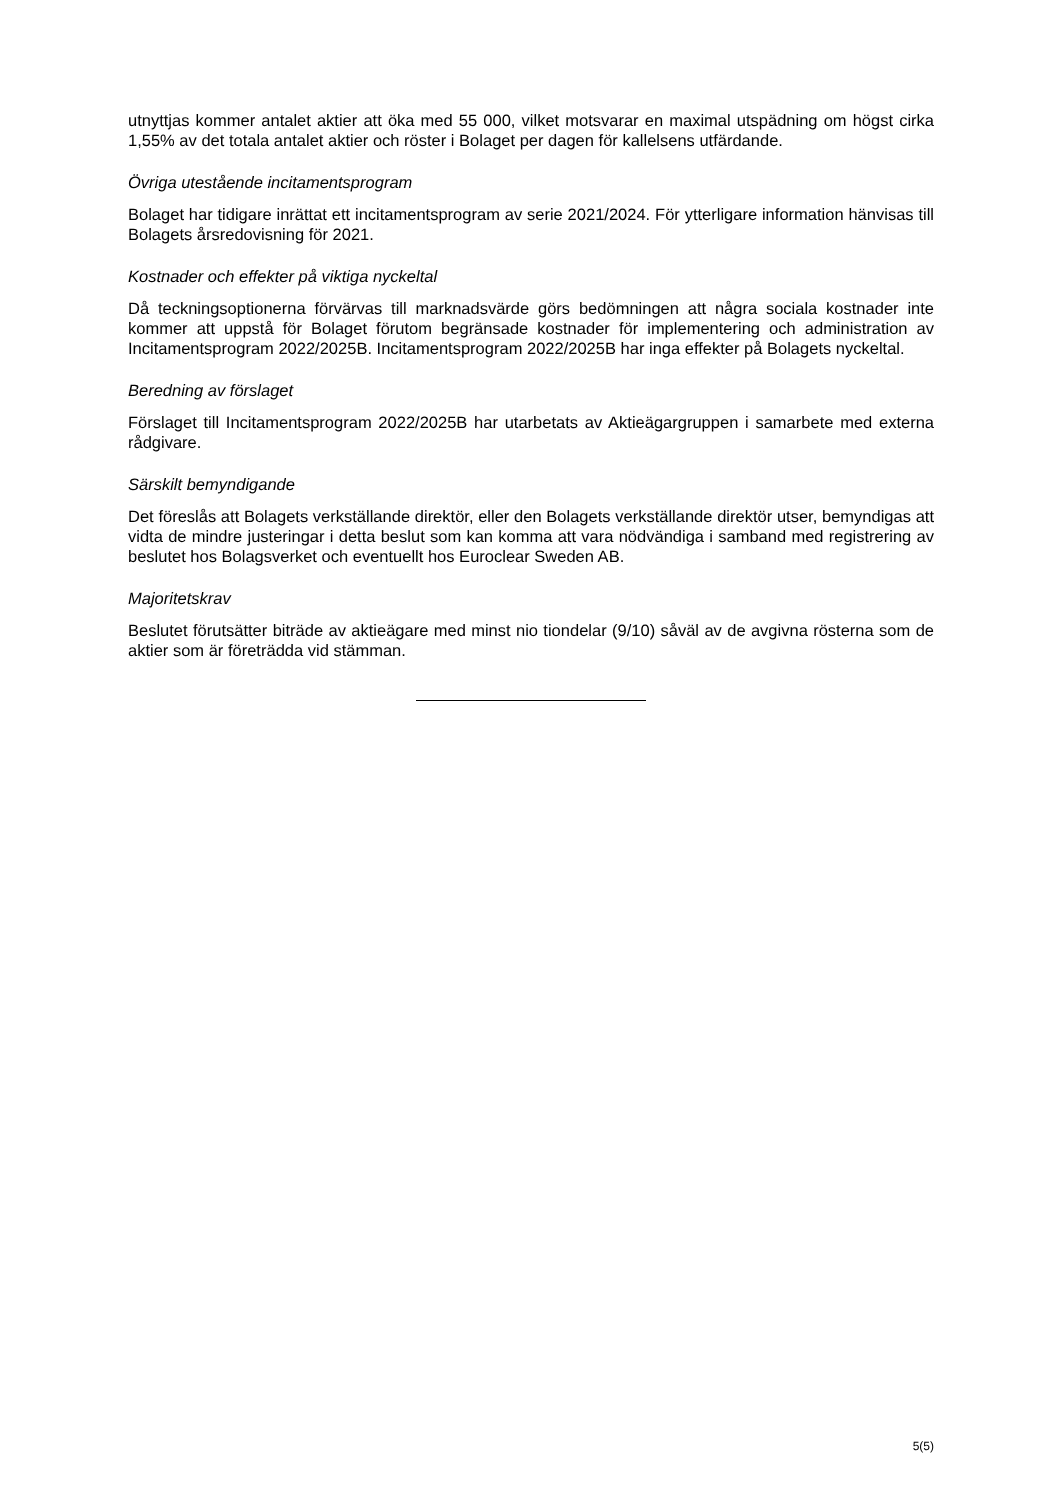utnyttjas kommer antalet aktier att öka med 55 000, vilket motsvarar en maximal utspädning om högst cirka 1,55% av det totala antalet aktier och röster i Bolaget per dagen för kallelsens utfärdande.
Övriga utestående incitamentsprogram
Bolaget har tidigare inrättat ett incitamentsprogram av serie 2021/2024. För ytterligare information hänvisas till Bolagets årsredovisning för 2021.
Kostnader och effekter på viktiga nyckeltal
Då teckningsoptionerna förvärvas till marknadsvärde görs bedömningen att några sociala kostnader inte kommer att uppstå för Bolaget förutom begränsade kostnader för implementering och administration av Incitamentsprogram 2022/2025B. Incitamentsprogram 2022/2025B har inga effekter på Bolagets nyckeltal.
Beredning av förslaget
Förslaget till Incitamentsprogram 2022/2025B har utarbetats av Aktieägargruppen i samarbete med externa rådgivare.
Särskilt bemyndigande
Det föreslås att Bolagets verkställande direktör, eller den Bolagets verkställande direktör utser, bemyndigas att vidta de mindre justeringar i detta beslut som kan komma att vara nödvändiga i samband med registrering av beslutet hos Bolagsverket och eventuellt hos Euroclear Sweden AB.
Majoritetskrav
Beslutet förutsätter biträde av aktieägare med minst nio tiondelar (9/10) såväl av de avgivna rösterna som de aktier som är företrädda vid stämman.
5(5)